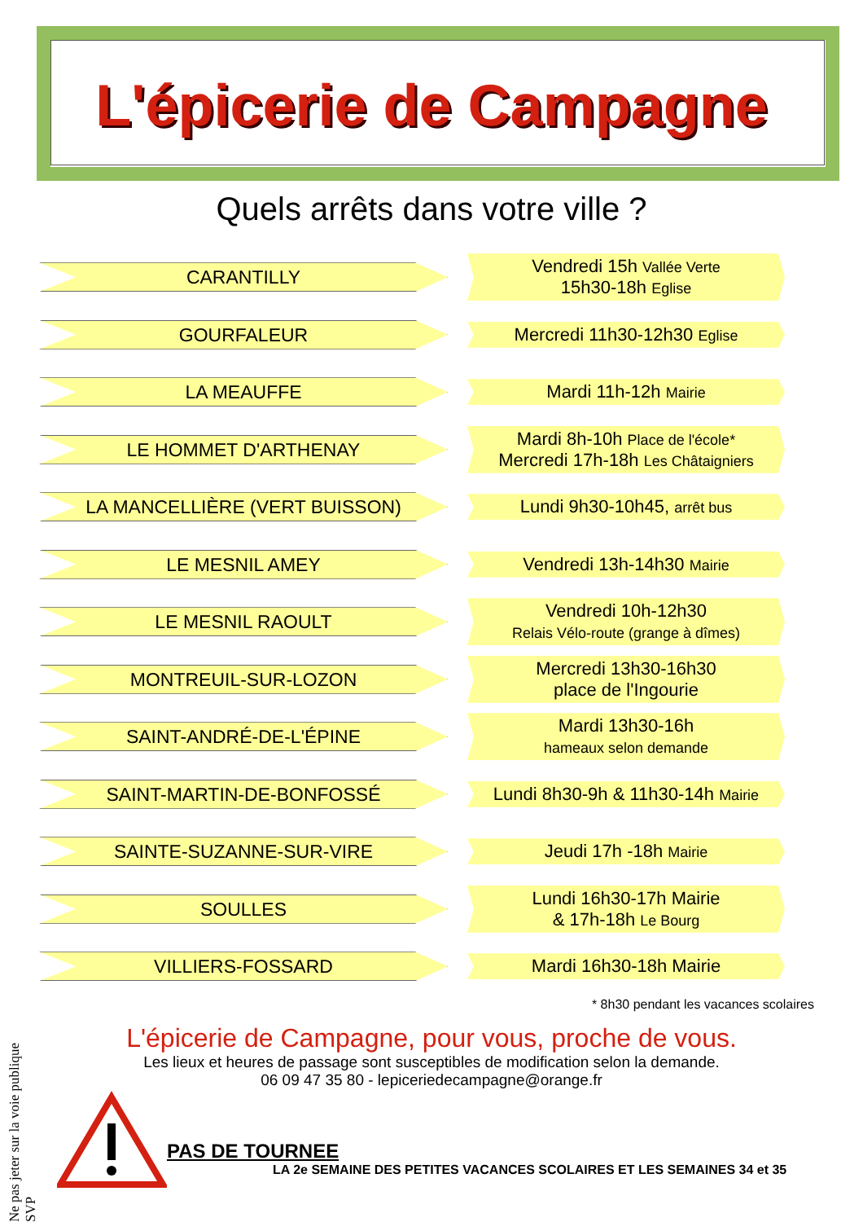L'épicerie de Campagne
Quels arrêts dans votre ville ?
CARANTILLY
Vendredi 15h Vallée Verte
15h30-18h Eglise
GOURFALEUR
Mercredi 11h30-12h30 Eglise
LA MEAUFFE
Mardi 11h-12h Mairie
LE HOMMET D'ARTHENAY
Mardi 8h-10h Place de l'école*
Mercredi 17h-18h Les Châtaigniers
LA MANCELLIÈRE (VERT BUISSON)
Lundi 9h30-10h45, arrêt bus
LE MESNIL AMEY
Vendredi 13h-14h30 Mairie
LE MESNIL RAOULT
Vendredi 10h-12h30
Relais Vélo-route (grange à dîmes)
MONTREUIL-SUR-LOZON
Mercredi 13h30-16h30
place de l'Ingourie
SAINT-ANDRÉ-DE-L'ÉPINE
Mardi 13h30-16h
hameaux selon demande
SAINT-MARTIN-DE-BONFOSSÉ
Lundi 8h30-9h & 11h30-14h Mairie
SAINTE-SUZANNE-SUR-VIRE
Jeudi 17h -18h Mairie
SOULLES
Lundi 16h30-17h Mairie
& 17h-18h Le Bourg
VILLIERS-FOSSARD
Mardi 16h30-18h Mairie
* 8h30 pendant les vacances scolaires
L'épicerie de Campagne, pour vous, proche de vous.
Les lieux et heures de passage sont susceptibles de modification selon la demande.
06 09 47 35 80 - lepiceriedecampagne@orange.fr
PAS DE TOURNEE
LA 2e SEMAINE DES PETITES VACANCES SCOLAIRES ET LES SEMAINES 34 et 35
Ne pas jeter sur la voie publique SVP